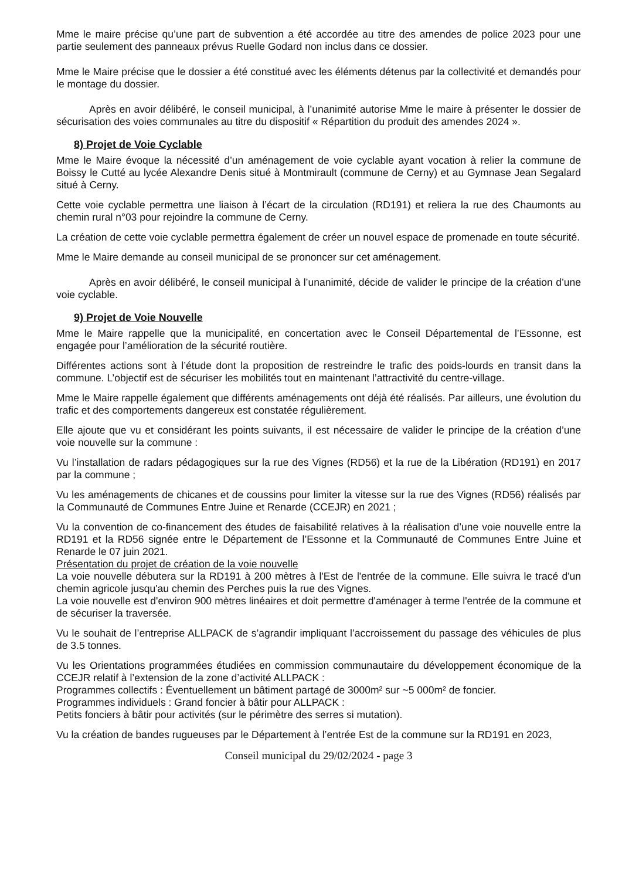Mme le maire précise qu’une part de subvention a été accordée au titre des amendes de police 2023 pour une partie seulement des panneaux prévus Ruelle Godard non inclus dans ce dossier.
Mme le Maire précise que le dossier a été constitué avec les éléments détenus par la collectivité et demandés pour le montage du dossier.
Après en avoir délibéré, le conseil municipal, à l’unanimité autorise Mme le maire à présenter le dossier de sécurisation des voies communales au titre du dispositif « Répartition du produit des amendes 2024 ».
8) Projet de Voie Cyclable
Mme le Maire évoque la nécessité d’un aménagement de voie cyclable ayant vocation à relier la commune de Boissy le Cutté au lycée Alexandre Denis situé à Montmirault (commune de Cerny) et au Gymnase Jean Segalard situé à Cerny.
Cette voie cyclable permettra une liaison à l’écart de la circulation (RD191) et reliera la rue des Chaumonts au chemin rural n°03 pour rejoindre la commune de Cerny.
La création de cette voie cyclable permettra également de créer un nouvel espace de promenade en toute sécurité.
Mme le Maire demande au conseil municipal de se prononcer sur cet aménagement.
Après en avoir délibéré, le conseil municipal à l’unanimité, décide de valider le principe de la création d’une voie cyclable.
9) Projet de Voie Nouvelle
Mme le Maire rappelle que la municipalité, en concertation avec le Conseil Départemental de l’Essonne, est engagée pour l’amélioration de la sécurité routière.
Différentes actions sont à l’étude dont la proposition de restreindre le trafic des poids-lourds en transit dans la commune. L’objectif est de sécuriser les mobilités tout en maintenant l’attractivité du centre-village.
Mme le Maire rappelle également que différents aménagements ont déjà été réalisés. Par ailleurs, une évolution du trafic et des comportements dangereux est constatée régulièrement.
Elle ajoute que vu et considérant les points suivants, il est nécessaire de valider le principe de la création d’une voie nouvelle sur la commune :
Vu l’installation de radars pédagogiques sur la rue des Vignes (RD56) et la rue de la Libération (RD191) en 2017 par la commune ;
Vu les aménagements de chicanes et de coussins pour limiter la vitesse sur la rue des Vignes (RD56) réalisés par la Communauté de Communes Entre Juine et Renarde (CCEJR) en 2021 ;
Vu la convention de co-financement des études de faisabilité relatives à la réalisation d’une voie nouvelle entre la RD191 et la RD56 signée entre le Département de l’Essonne et la Communauté de Communes Entre Juine et Renarde le 07 juin 2021.
Présentation du projet de création de la voie nouvelle
La voie nouvelle débutera sur la RD191 à 200 mètres à l'Est de l'entrée de la commune. Elle suivra le tracé d'un chemin agricole jusqu'au chemin des Perches puis la rue des Vignes.
La voie nouvelle est d'environ 900 mètres linéaires et doit permettre d'aménager à terme l'entrée de la commune et de sécuriser la traversée.
Vu le souhait de l’entreprise ALLPACK de s’agrandir impliquant l’accroissement du passage des véhicules de plus de 3.5 tonnes.
Vu les Orientations programmées étudiées en commission communautaire du développement économique de la CCEJR relatif à l’extension de la zone d’activité ALLPACK :
Programmes collectifs : Éventuellement un bâtiment partagé de 3000m² sur ~5 000m² de foncier.
Programmes individuels : Grand foncier à bâtir pour ALLPACK :
Petits fonciers à bâtir pour activités (sur le périmètre des serres si mutation).
Vu la création de bandes rugueuses par le Département à l’entrée Est de la commune sur la RD191 en 2023,
Conseil municipal du 29/02/2024 - page 3